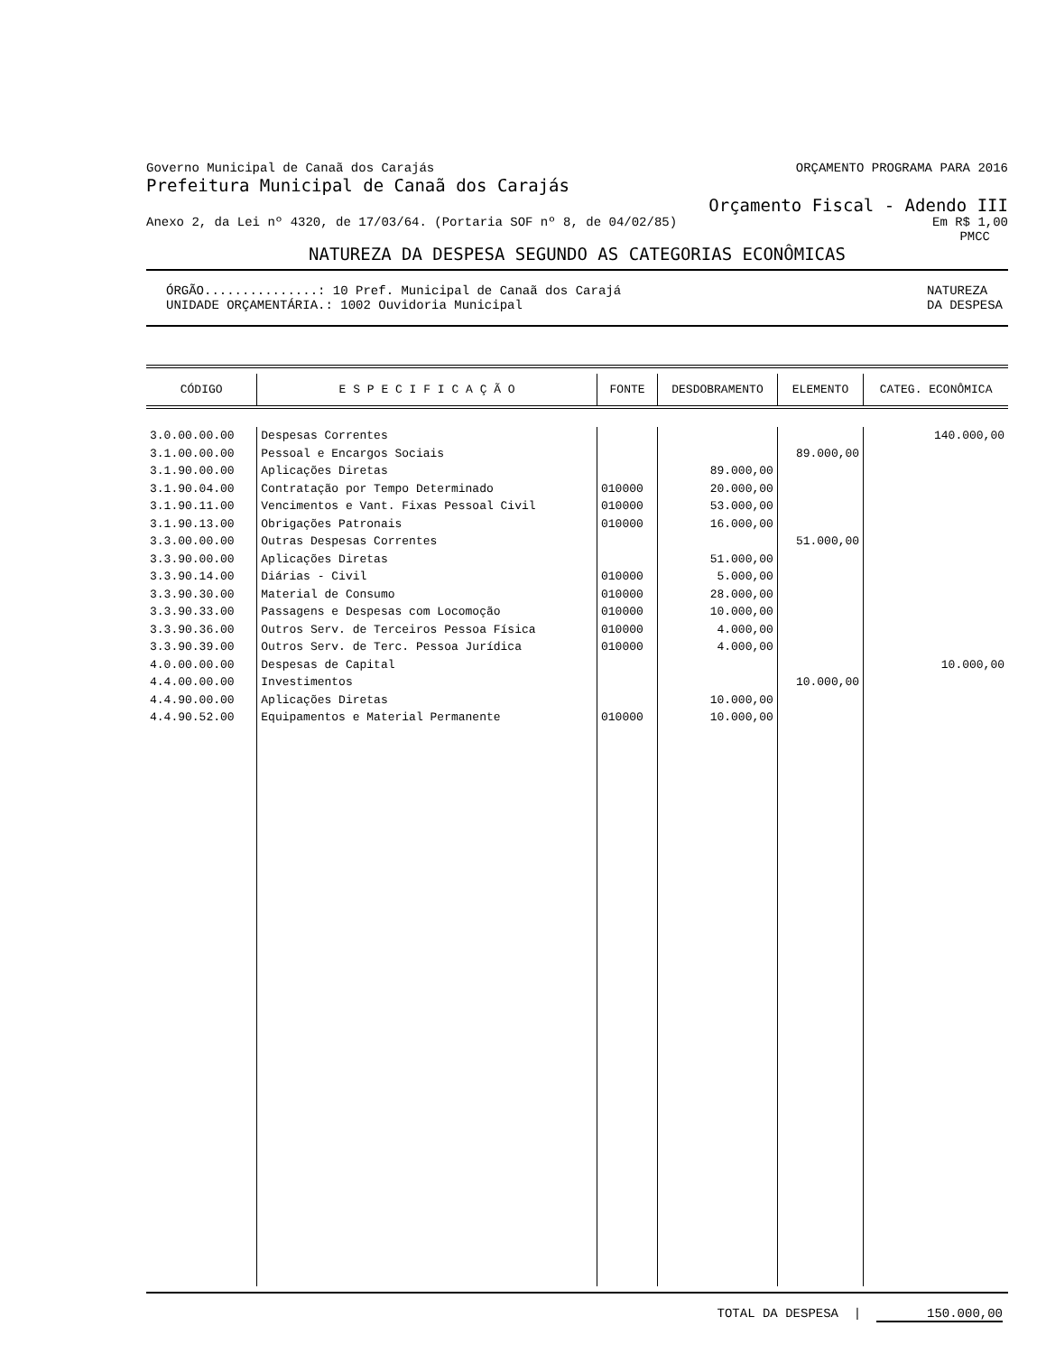Governo Municipal de Canaã dos Carajás ORÇAMENTO PROGRAMA PARA 2016
Prefeitura Municipal de Canaã dos Carajás
Orçamento Fiscal - Adendo III
Anexo 2, da Lei nº 4320, de 17/03/64. (Portaria SOF nº 8, de 04/02/85) Em R$ 1,00
PMCC
NATUREZA DA DESPESA SEGUNDO AS CATEGORIAS ECONÔMICAS
ÓRGÃO...............: 10 Pref. Municipal de Canaã dos Carajá
UNIDADE ORÇAMENTÁRIA.: 1002 Ouvidoria Municipal NATUREZA
DA DESPESA
| CÓDIGO | E S P E C I F I C A Ç Ã O | FONTE | DESDOBRAMENTO | ELEMENTO | CATEG. ECONÔMICA |
| --- | --- | --- | --- | --- | --- |
| 3.0.00.00.00 | Despesas Correntes | | | | 140.000,00 |
| 3.1.00.00.00 | Pessoal e Encargos Sociais | | | 89.000,00 | |
| 3.1.90.00.00 | Aplicações Diretas | | 89.000,00 | | |
| 3.1.90.04.00 | Contratação por Tempo Determinado | 010000 | 20.000,00 | | |
| 3.1.90.11.00 | Vencimentos e Vant. Fixas Pessoal Civil | 010000 | 53.000,00 | | |
| 3.1.90.13.00 | Obrigações Patronais | 010000 | 16.000,00 | | |
| 3.3.00.00.00 | Outras Despesas Correntes | | | 51.000,00 | |
| 3.3.90.00.00 | Aplicações Diretas | | 51.000,00 | | |
| 3.3.90.14.00 | Diárias - Civil | 010000 | 5.000,00 | | |
| 3.3.90.30.00 | Material de Consumo | 010000 | 28.000,00 | | |
| 3.3.90.33.00 | Passagens e Despesas com Locomoção | 010000 | 10.000,00 | | |
| 3.3.90.36.00 | Outros Serv. de Terceiros Pessoa Física | 010000 | 4.000,00 | | |
| 3.3.90.39.00 | Outros Serv. de Terc. Pessoa Jurídica | 010000 | 4.000,00 | | |
| 4.0.00.00.00 | Despesas de Capital | | | | 10.000,00 |
| 4.4.00.00.00 | Investimentos | | | 10.000,00 | |
| 4.4.90.00.00 | Aplicações Diretas | | 10.000,00 | | |
| 4.4.90.52.00 | Equipamentos e Material Permanente | 010000 | 10.000,00 | | |
TOTAL DA DESPESA | 150.000,00